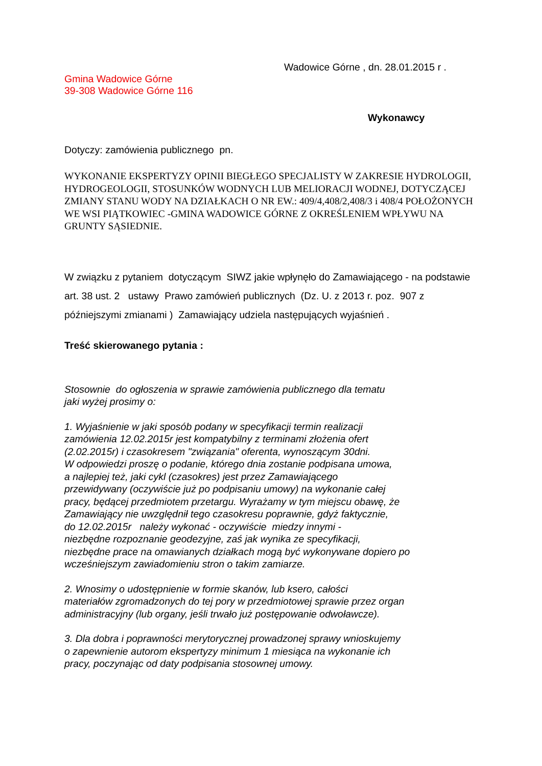Wadowice Górne , dn. 28.01.2015 r .
Gmina Wadowice Górne
39-308 Wadowice Górne 116
Wykonawcy
Dotyczy: zamówienia publicznego pn.
WYKONANIE EKSPERTYZY OPINII BIEGŁEGO SPECJALISTY W ZAKRESIE HYDROLOGII, HYDROGEOLOGII, STOSUNKÓW WODNYCH LUB MELIORACJI WODNEJ, DOTYCZĄCEJ ZMIANY STANU WODY NA DZIAŁKACH O NR EW.: 409/4,408/2,408/3 i 408/4 POŁOŻONYCH WE WSI PIĄTKOWIEC -GMINA WADOWICE GÓRNE Z OKREŚLENIEM WPŁYWU NA GRUNTY SĄSIEDNIE.
W związku z pytaniem dotyczącym SIWZ jakie wpłynęło do Zamawiającego - na podstawie art. 38 ust. 2 ustawy Prawo zamówień publicznych (Dz. U. z 2013 r. poz. 907 z późniejszymi zmianami ) Zamawiający udziela następujących wyjaśnień .
Treść skierowanego pytania :
Stosownie do ogłoszenia w sprawie zamówienia publicznego dla tematu
jaki wyżej prosimy o:
1. Wyjaśnienie w jaki sposób podany w specyfikacji termin realizacji
zamówienia 12.02.2015r jest kompatybilny z terminami złożenia ofert
(2.02.2015r) i czasokresem "związania" oferenta, wynoszącym 30dni.
W odpowiedzi proszę o podanie, którego dnia zostanie podpisana umowa,
a najlepiej też, jaki cykl (czasokres) jest przez Zamawiającego
przewidywany (oczywiście już po podpisaniu umowy) na wykonanie całej
pracy, będącej przedmiotem przetargu. Wyrażamy w tym miejscu obawę, że
Zamawiający nie uwzględnił tego czasokresu poprawnie, gdyż faktycznie,
do 12.02.2015r należy wykonać - oczywiście miedzy innymi -
niezbędne rozpoznanie geodezyjne, zaś jak wynika ze specyfikacji,
niezbędne prace na omawianych działkach mogą być wykonywane dopiero po
wcześniejszym zawiadomieniu stron o takim zamiarze.
2. Wnosimy o udostępnienie w formie skanów, lub ksero, całości
materiałów zgromadzonych do tej pory w przedmiotowej sprawie przez organ
administracyjny (lub organy, jeśli trwało już postępowanie odwoławcze).
3. Dla dobra i poprawności merytorycznej prowadzonej sprawy wnioskujemy
o zapewnienie autorom ekspertyzy minimum 1 miesiąca na wykonanie ich
pracy, poczynając od daty podpisania stosownej umowy.